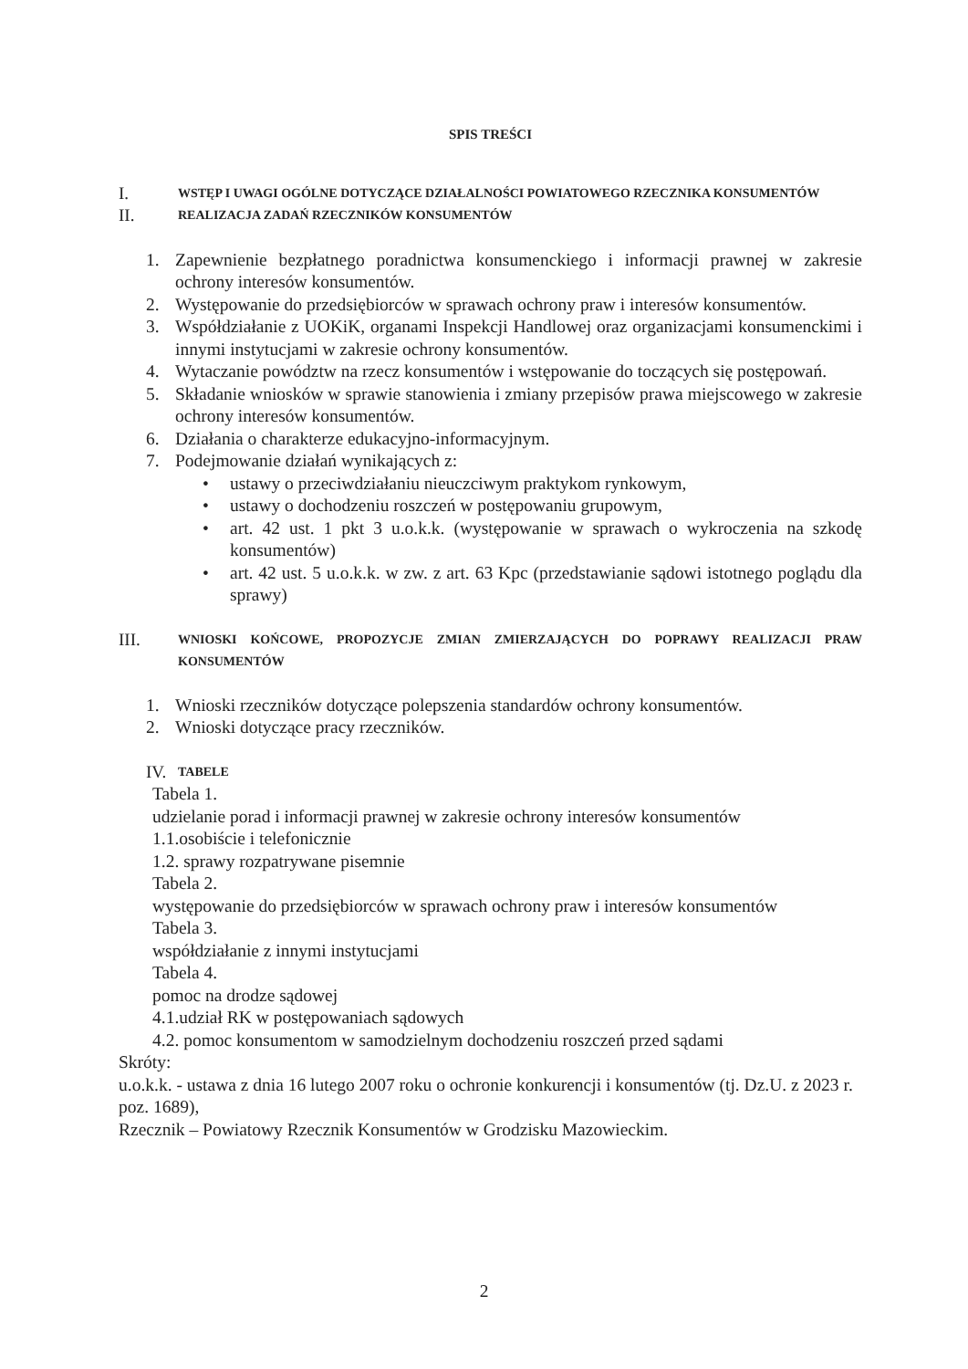SPIS TREŚCI
I. WSTĘP I UWAGI OGÓLNE DOTYCZĄCE DZIAŁALNOŚCI POWIATOWEGO RZECZNIKA KONSUMENTÓW
II. REALIZACJA ZADAŃ RZECZNIKÓW KONSUMENTÓW
1. Zapewnienie bezpłatnego poradnictwa konsumenckiego i informacji prawnej w zakresie ochrony interesów konsumentów.
2. Występowanie do przedsiębiorców w sprawach ochrony praw i interesów konsumentów.
3. Współdziałanie z UOKiK, organami Inspekcji Handlowej oraz organizacjami konsumenckimi i innymi instytucjami w zakresie ochrony konsumentów.
4. Wytaczanie powództw na rzecz konsumentów i wstępowanie do toczących się postępowań.
5. Składanie wniosków w sprawie stanowienia i zmiany przepisów prawa miejscowego w zakresie ochrony interesów konsumentów.
6. Działania o charakterze edukacyjno-informacyjnym.
7. Podejmowanie działań wynikających z:
• ustawy o przeciwdziałaniu nieuczciwym praktykom rynkowym,
• ustawy o dochodzeniu roszczeń w postępowaniu grupowym,
• art. 42 ust. 1 pkt 3 u.o.k.k. (występowanie w sprawach o wykroczenia na szkodę konsumentów)
• art. 42 ust. 5 u.o.k.k. w zw. z art. 63 Kpc (przedstawianie sądowi istotnego poglądu dla sprawy)
III. WNIOSKI KOŃCOWE, PROPOZYCJE ZMIAN ZMIERZAJĄCYCH DO POPRAWY REALIZACJI PRAW KONSUMENTÓW
1. Wnioski rzeczników dotyczące polepszenia standardów ochrony konsumentów.
2. Wnioski dotyczące pracy rzeczników.
IV. TABELE
Tabela 1.
udzielanie porad i informacji prawnej w zakresie ochrony interesów konsumentów
1.1.osobiście i telefonicznie
1.2. sprawy rozpatrywane pisemnie
Tabela 2.
występowanie do przedsiębiorców w sprawach ochrony praw i interesów konsumentów
Tabela 3.
współdziałanie z innymi instytucjami
Tabela 4.
pomoc na drodze sądowej
4.1.udział RK w postępowaniach sądowych
4.2. pomoc konsumentom w samodzielnym dochodzeniu roszczeń przed sądami
Skróty:
u.o.k.k. - ustawa z dnia 16 lutego 2007 roku o ochronie konkurencji i konsumentów (tj. Dz.U. z 2023 r. poz. 1689),
Rzecznik – Powiatowy Rzecznik Konsumentów w Grodzisku Mazowieckim.
2